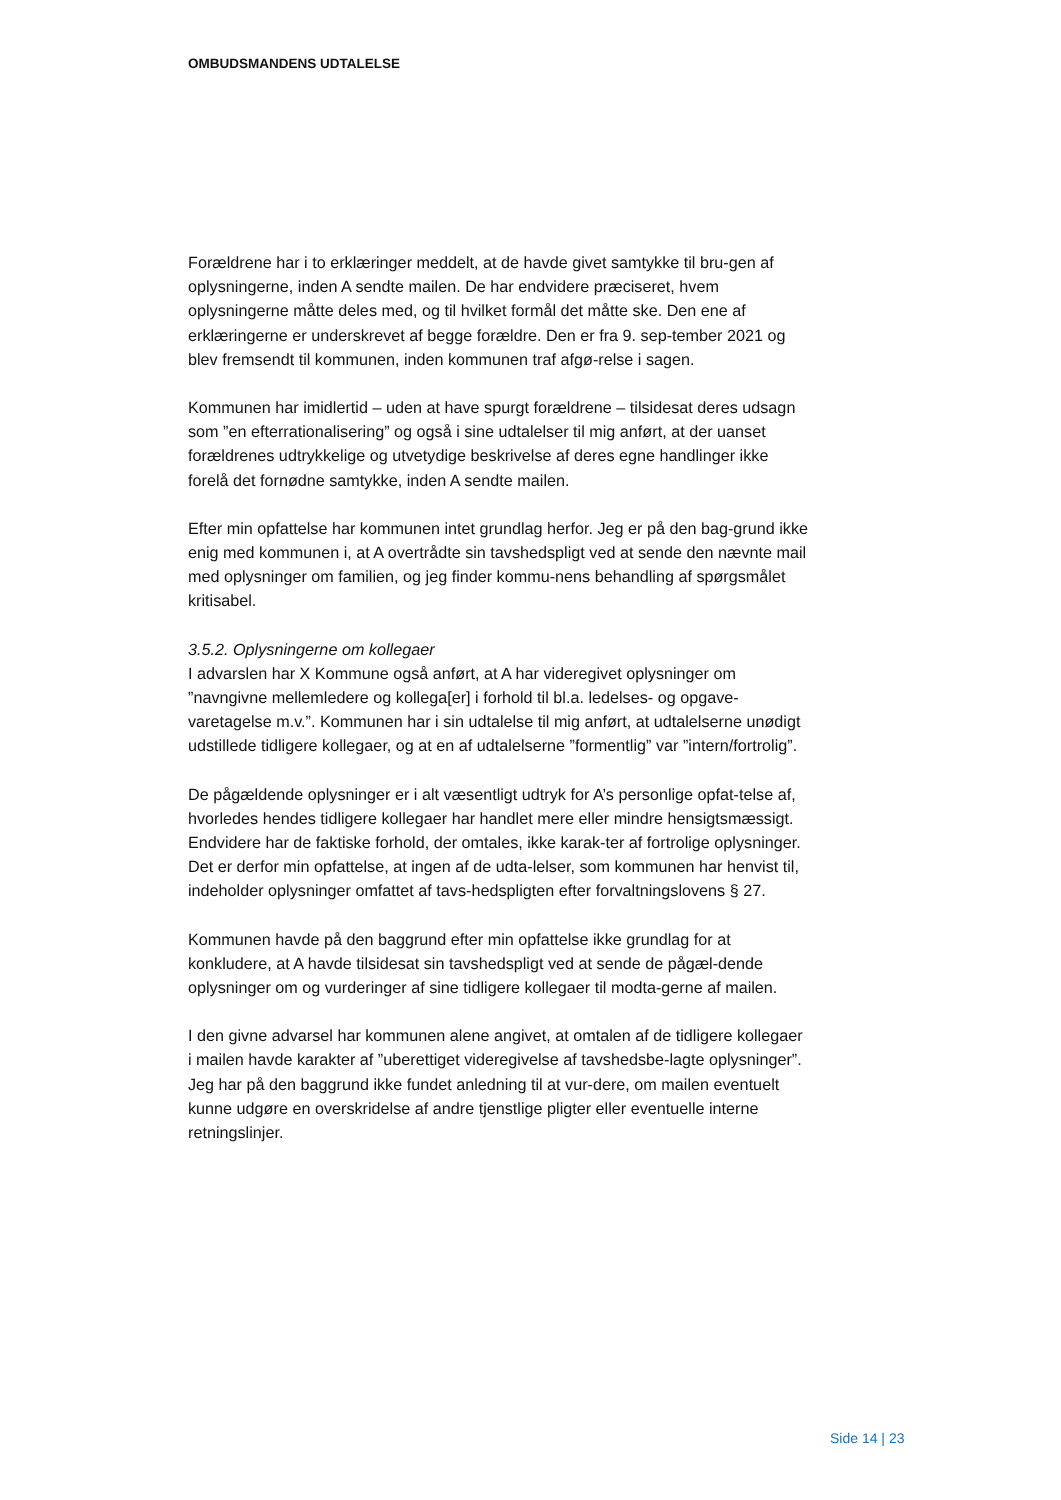OMBUDSMANDENS UDTALELSE
Forældrene har i to erklæringer meddelt, at de havde givet samtykke til bru-gen af oplysningerne, inden A sendte mailen. De har endvidere præciseret, hvem oplysningerne måtte deles med, og til hvilket formål det måtte ske. Den ene af erklæringerne er underskrevet af begge forældre. Den er fra 9. sep-tember 2021 og blev fremsendt til kommunen, inden kommunen traf afgø-relse i sagen.
Kommunen har imidlertid – uden at have spurgt forældrene – tilsidesat deres udsagn som ”en efterrationalisering” og også i sine udtalelser til mig anført, at der uanset forældrenes udtrykkelige og utvetydige beskrivelse af deres egne handlinger ikke forelå det fornødne samtykke, inden A sendte mailen.
Efter min opfattelse har kommunen intet grundlag herfor. Jeg er på den bag-grund ikke enig med kommunen i, at A overtrådte sin tavshedspligt ved at sende den nævnte mail med oplysninger om familien, og jeg finder kommu-nens behandling af spørgsmålet kritisabel.
3.5.2. Oplysningerne om kollegaer
I advarslen har X Kommune også anført, at A har videregivet oplysninger om ”navngivne mellemledere og kollega[er] i forhold til bl.a. ledelses- og opgave-varetagelse m.v.”. Kommunen har i sin udtalelse til mig anført, at udtalelserne unødigt udstillede tidligere kollegaer, og at en af udtalelserne ”formentlig” var ”intern/fortrolig”.
De pågældende oplysninger er i alt væsentligt udtryk for A’s personlige opfat-telse af, hvorledes hendes tidligere kollegaer har handlet mere eller mindre hensigtsmæssigt. Endvidere har de faktiske forhold, der omtales, ikke karak-ter af fortrolige oplysninger. Det er derfor min opfattelse, at ingen af de udta-lelser, som kommunen har henvist til, indeholder oplysninger omfattet af tavs-hedspligten efter forvaltningslovens § 27.
Kommunen havde på den baggrund efter min opfattelse ikke grundlag for at konkludere, at A havde tilsidesat sin tavshedspligt ved at sende de pågæl-dende oplysninger om og vurderinger af sine tidligere kollegaer til modta-gerne af mailen.
I den givne advarsel har kommunen alene angivet, at omtalen af de tidligere kollegaer i mailen havde karakter af ”uberettiget videregivelse af tavshedsbe-lagte oplysninger”. Jeg har på den baggrund ikke fundet anledning til at vur-dere, om mailen eventuelt kunne udgøre en overskridelse af andre tjenstlige pligter eller eventuelle interne retningslinjer.
Side 14 | 23